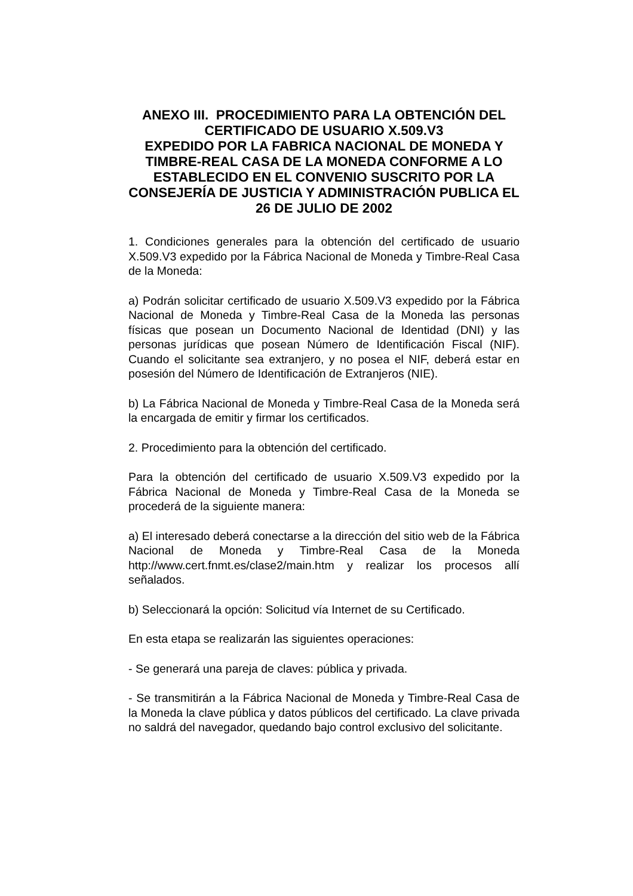ANEXO III. PROCEDIMIENTO PARA LA OBTENCIÓN DEL CERTIFICADO DE USUARIO X.509.V3
EXPEDIDO POR LA FABRICA NACIONAL DE MONEDA Y TIMBRE-REAL CASA DE LA MONEDA CONFORME A LO ESTABLECIDO EN EL CONVENIO SUSCRITO POR LA CONSEJERÍA DE JUSTICIA Y ADMINISTRACIÓN PUBLICA EL 26 DE JULIO DE 2002
1. Condiciones generales para la obtención del certificado de usuario X.509.V3 expedido por la Fábrica Nacional de Moneda y Timbre-Real Casa de la Moneda:
a) Podrán solicitar certificado de usuario X.509.V3 expedido por la Fábrica Nacional de Moneda y Timbre-Real Casa de la Moneda las personas físicas que posean un Documento Nacional de Identidad (DNI) y las personas jurídicas que posean Número de Identificación Fiscal (NIF). Cuando el solicitante sea extranjero, y no posea el NIF, deberá estar en posesión del Número de Identificación de Extranjeros (NIE).
b) La Fábrica Nacional de Moneda y Timbre-Real Casa de la Moneda será la encargada de emitir y firmar los certificados.
2. Procedimiento para la obtención del certificado.
Para la obtención del certificado de usuario X.509.V3 expedido por la Fábrica Nacional de Moneda y Timbre-Real Casa de la Moneda se procederá de la siguiente manera:
a) El interesado deberá conectarse a la dirección del sitio web de la Fábrica Nacional de Moneda y Timbre-Real Casa de la Moneda http://www.cert.fnmt.es/clase2/main.htm y realizar los procesos allí señalados.
b) Seleccionará la opción: Solicitud vía Internet de su Certificado.
En esta etapa se realizarán las siguientes operaciones:
- Se generará una pareja de claves: pública y privada.
- Se transmitirán a la Fábrica Nacional de Moneda y Timbre-Real Casa de la Moneda la clave pública y datos públicos del certificado. La clave privada no saldrá del navegador, quedando bajo control exclusivo del solicitante.